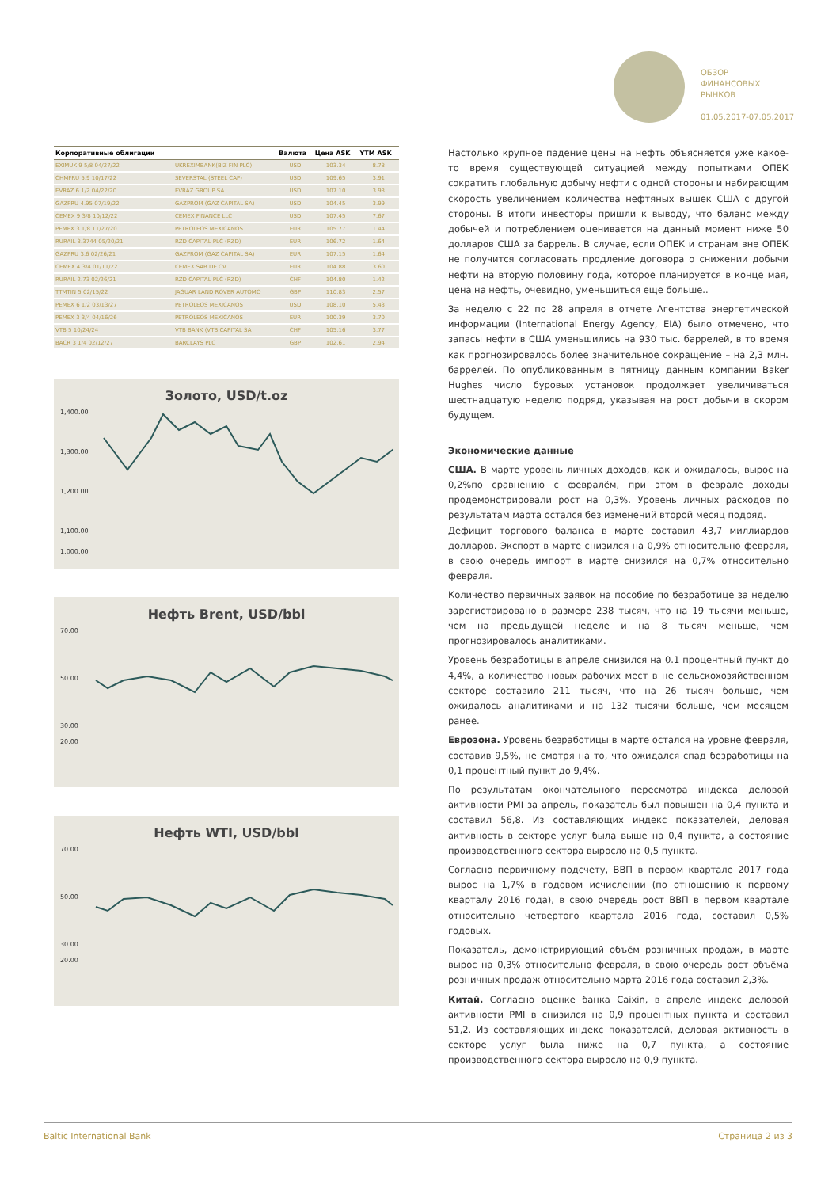ОБЗОР
ФИНАНСОВЫХ
РЫНКОВ
01.05.2017-07.05.2017
| Корпоративные облигации | | Валюта | Цена ASK | YTM ASK |
| --- | --- | --- | --- | --- |
| EXIMUK 9 5/8 04/27/22 | UKREXIMBANK(BIZ FIN PLC) | USD | 103.34 | 8.78 |
| CHMFRU 5.9 10/17/22 | SEVERSTAL (STEEL CAP) | USD | 109.65 | 3.91 |
| EVRAZ 6 1/2 04/22/20 | EVRAZ GROUP SA | USD | 107.10 | 3.93 |
| GAZPRU 4.95 07/19/22 | GAZPROM (GAZ CAPITAL SA) | USD | 104.45 | 3.99 |
| CEMEX 9 3/8 10/12/22 | CEMEX FINANCE LLC | USD | 107.45 | 7.67 |
| PEMEX 3 1/8 11/27/20 | PETROLEOS MEXICANOS | EUR | 105.77 | 1.44 |
| RURAIL 3.3744 05/20/21 | RZD CAPITAL PLC (RZD) | EUR | 106.72 | 1.64 |
| GAZPRU 3.6 02/26/21 | GAZPROM (GAZ CAPITAL SA) | EUR | 107.15 | 1.64 |
| CEMEX 4 3/4 01/11/22 | CEMEX SAB DE CV | EUR | 104.88 | 3.60 |
| RURAIL 2.73 02/26/21 | RZD CAPITAL PLC (RZD) | CHF | 104.80 | 1.42 |
| TTMTIN 5 02/15/22 | JAGUAR LAND ROVER AUTOMO | GBP | 110.83 | 2.57 |
| PEMEX 6 1/2 03/13/27 | PETROLEOS MEXICANOS | USD | 108.10 | 5.43 |
| PEMEX 3 3/4 04/16/26 | PETROLEOS MEXICANOS | EUR | 100.39 | 3.70 |
| VTB 5 10/24/24 | VTB BANK (VTB CAPITAL SA | CHF | 105.16 | 3.77 |
| BACR 3 1/4 02/12/27 | BARCLAYS PLC | GBP | 102.61 | 2.94 |
Золото, USD/t.oz
1,400.00
1,300.00
1,200.00
1,100.00
1,000.00
Нефть Brent, USD/bbl
70.00
50.00
30.00
20.00
Нефть WTI, USD/bbl
70.00
50.00
30.00
20.00
Настолько крупное падение цены на нефть объясняется уже какое-то время существующей ситуацией между попытками ОПЕК сократить глобальную добычу нефти с одной стороны и набирающим скорость увеличением количества нефтяных вышек США с другой стороны. В итоги инвесторы пришли к выводу, что баланс между добычей и потреблением оценивается на данный момент ниже 50 долларов США за баррель. В случае, если ОПЕК и странам вне ОПЕК не получится согласовать продление договора о снижении добычи нефти на вторую половину года, которое планируется в конце мая, цена на нефть, очевидно, уменьшиться еще больше..
За неделю с 22 по 28 апреля в отчете Агентства энергетической информации (International Energy Agency, EIA) было отмечено, что запасы нефти в США уменьшились на 930 тыс. баррелей, в то время как прогнозировалось более значительное сокращение – на 2,3 млн. баррелей. По опубликованным в пятницу данным компании Baker Hughes число буровых установок продолжает увеличиваться шестнадцатую неделю подряд, указывая на рост добычи в скором будущем.
Экономические данные
США. В марте уровень личных доходов, как и ожидалось, вырос на 0,2%по сравнению с февралём, при этом в феврале доходы продемонстрировали рост на 0,3%. Уровень личных расходов по результатам марта остался без изменений второй месяц подряд.
Дефицит торгового баланса в марте составил 43,7 миллиардов долларов. Экспорт в марте снизился на 0,9% относительно февраля, в свою очередь импорт в марте снизился на 0,7% относительно февраля.
Количество первичных заявок на пособие по безработице за неделю зарегистрировано в размере 238 тысяч, что на 19 тысячи меньше, чем на предыдущей неделе и на 8 тысяч меньше, чем прогнозировалось аналитиками.
Уровень безработицы в апреле снизился на 0.1 процентный пункт до 4,4%, а количество новых рабочих мест в не сельскохозяйственном секторе составило 211 тысяч, что на 26 тысяч больше, чем ожидалось аналитиками и на 132 тысячи больше, чем месяцем ранее.
Еврозона. Уровень безработицы в марте остался на уровне февраля, составив 9,5%, не смотря на то, что ожидался спад безработицы на 0,1 процентный пункт до 9,4%.
По результатам окончательного пересмотра индекса деловой активности PMI за апрель, показатель был повышен на 0,4 пункта и составил 56,8. Из составляющих индекс показателей, деловая активность в секторе услуг была выше на 0,4 пункта, а состояние производственного сектора выросло на 0,5 пункта.
Согласно первичному подсчету, ВВП в первом квартале 2017 года вырос на 1,7% в годовом исчислении (по отношению к первому кварталу 2016 года), в свою очередь рост ВВП в первом квартале относительно четвертого квартала 2016 года, составил 0,5% годовых.
Показатель, демонстрирующий объём розничных продаж, в марте вырос на 0,3% относительно февраля, в свою очередь рост объёма розничных продаж относительно марта 2016 года составил 2,3%.
Китай. Согласно оценке банка Caixin, в апреле индекс деловой активности PMI в снизился на 0,9 процентных пункта и составил 51,2. Из составляющих индекс показателей, деловая активность в секторе услуг была ниже на 0,7 пункта, а состояние производственного сектора выросло на 0,9 пункта.
Baltic International Bank Страница 2 из 3